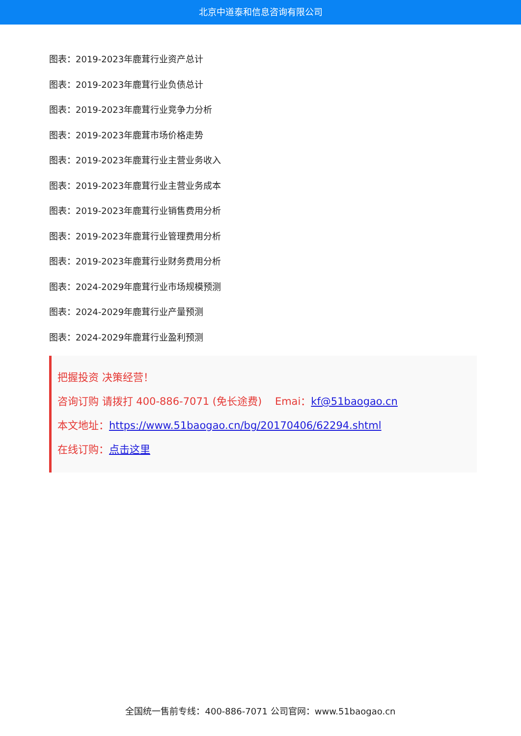北京中道泰和信息咨询有限公司
图表：2019-2023年鹿茸行业资产总计
图表：2019-2023年鹿茸行业负债总计
图表：2019-2023年鹿茸行业竞争力分析
图表：2019-2023年鹿茸市场价格走势
图表：2019-2023年鹿茸行业主营业务收入
图表：2019-2023年鹿茸行业主营业务成本
图表：2019-2023年鹿茸行业销售费用分析
图表：2019-2023年鹿茸行业管理费用分析
图表：2019-2023年鹿茸行业财务费用分析
图表：2024-2029年鹿茸行业市场规模预测
图表：2024-2029年鹿茸行业产量预测
图表：2024-2029年鹿茸行业盈利预测
把握投资 决策经营！
咨询订购 请拨打 400-886-7071 (免长途费) Emai：kf@51baogao.cn
本文地址：https://www.51baogao.cn/bg/20170406/62294.shtml
在线订购：点击这里
全国统一售前专线：400-886-7071 公司官网：www.51baogao.cn